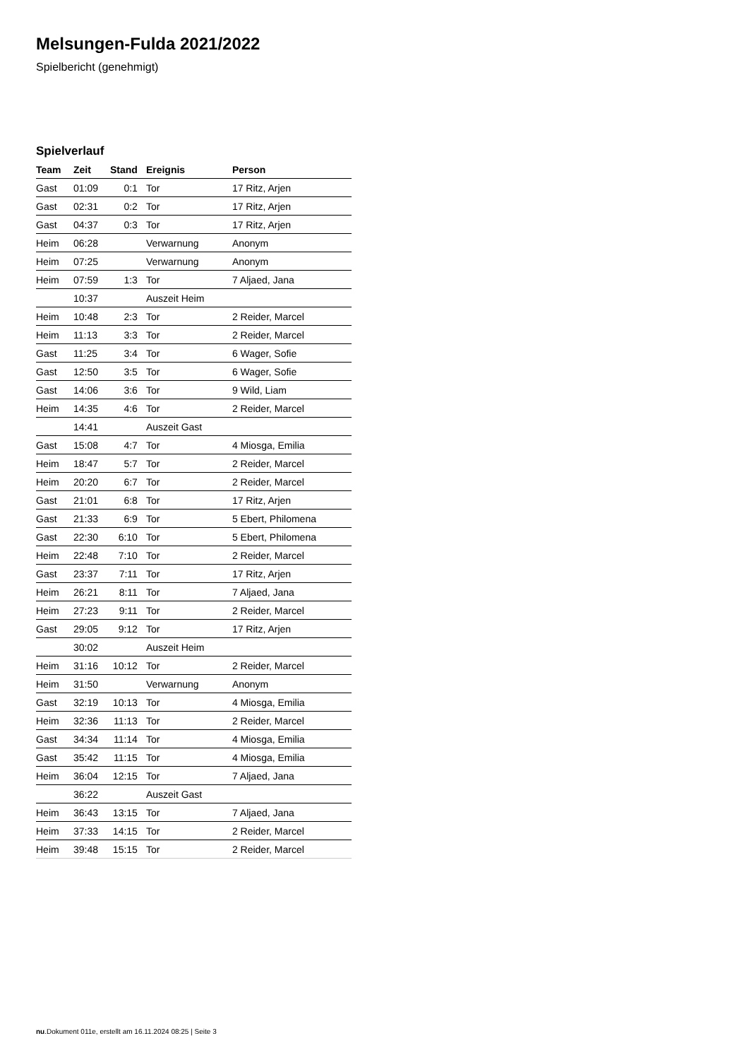Melsungen-Fulda 2021/2022
Spielbericht (genehmigt)
Spielverlauf
| Team | Zeit | Stand | Ereignis | Person |
| --- | --- | --- | --- | --- |
| Gast | 01:09 | 0:1 | Tor | 17 Ritz, Arjen |
| Gast | 02:31 | 0:2 | Tor | 17 Ritz, Arjen |
| Gast | 04:37 | 0:3 | Tor | 17 Ritz, Arjen |
| Heim | 06:28 | | Verwarnung | Anonym |
| Heim | 07:25 | | Verwarnung | Anonym |
| Heim | 07:59 | 1:3 | Tor | 7 Aljaed, Jana |
| | 10:37 | | Auszeit Heim | |
| Heim | 10:48 | 2:3 | Tor | 2 Reider, Marcel |
| Heim | 11:13 | 3:3 | Tor | 2 Reider, Marcel |
| Gast | 11:25 | 3:4 | Tor | 6 Wager, Sofie |
| Gast | 12:50 | 3:5 | Tor | 6 Wager, Sofie |
| Gast | 14:06 | 3:6 | Tor | 9 Wild, Liam |
| Heim | 14:35 | 4:6 | Tor | 2 Reider, Marcel |
| | 14:41 | | Auszeit Gast | |
| Gast | 15:08 | 4:7 | Tor | 4 Miosga, Emilia |
| Heim | 18:47 | 5:7 | Tor | 2 Reider, Marcel |
| Heim | 20:20 | 6:7 | Tor | 2 Reider, Marcel |
| Gast | 21:01 | 6:8 | Tor | 17 Ritz, Arjen |
| Gast | 21:33 | 6:9 | Tor | 5 Ebert, Philomena |
| Gast | 22:30 | 6:10 | Tor | 5 Ebert, Philomena |
| Heim | 22:48 | 7:10 | Tor | 2 Reider, Marcel |
| Gast | 23:37 | 7:11 | Tor | 17 Ritz, Arjen |
| Heim | 26:21 | 8:11 | Tor | 7 Aljaed, Jana |
| Heim | 27:23 | 9:11 | Tor | 2 Reider, Marcel |
| Gast | 29:05 | 9:12 | Tor | 17 Ritz, Arjen |
| | 30:02 | | Auszeit Heim | |
| Heim | 31:16 | 10:12 | Tor | 2 Reider, Marcel |
| Heim | 31:50 | | Verwarnung | Anonym |
| Gast | 32:19 | 10:13 | Tor | 4 Miosga, Emilia |
| Heim | 32:36 | 11:13 | Tor | 2 Reider, Marcel |
| Gast | 34:34 | 11:14 | Tor | 4 Miosga, Emilia |
| Gast | 35:42 | 11:15 | Tor | 4 Miosga, Emilia |
| Heim | 36:04 | 12:15 | Tor | 7 Aljaed, Jana |
| | 36:22 | | Auszeit Gast | |
| Heim | 36:43 | 13:15 | Tor | 7 Aljaed, Jana |
| Heim | 37:33 | 14:15 | Tor | 2 Reider, Marcel |
| Heim | 39:48 | 15:15 | Tor | 2 Reider, Marcel |
nu.Dokument 011e, erstellt am 16.11.2024 08:25 | Seite 3